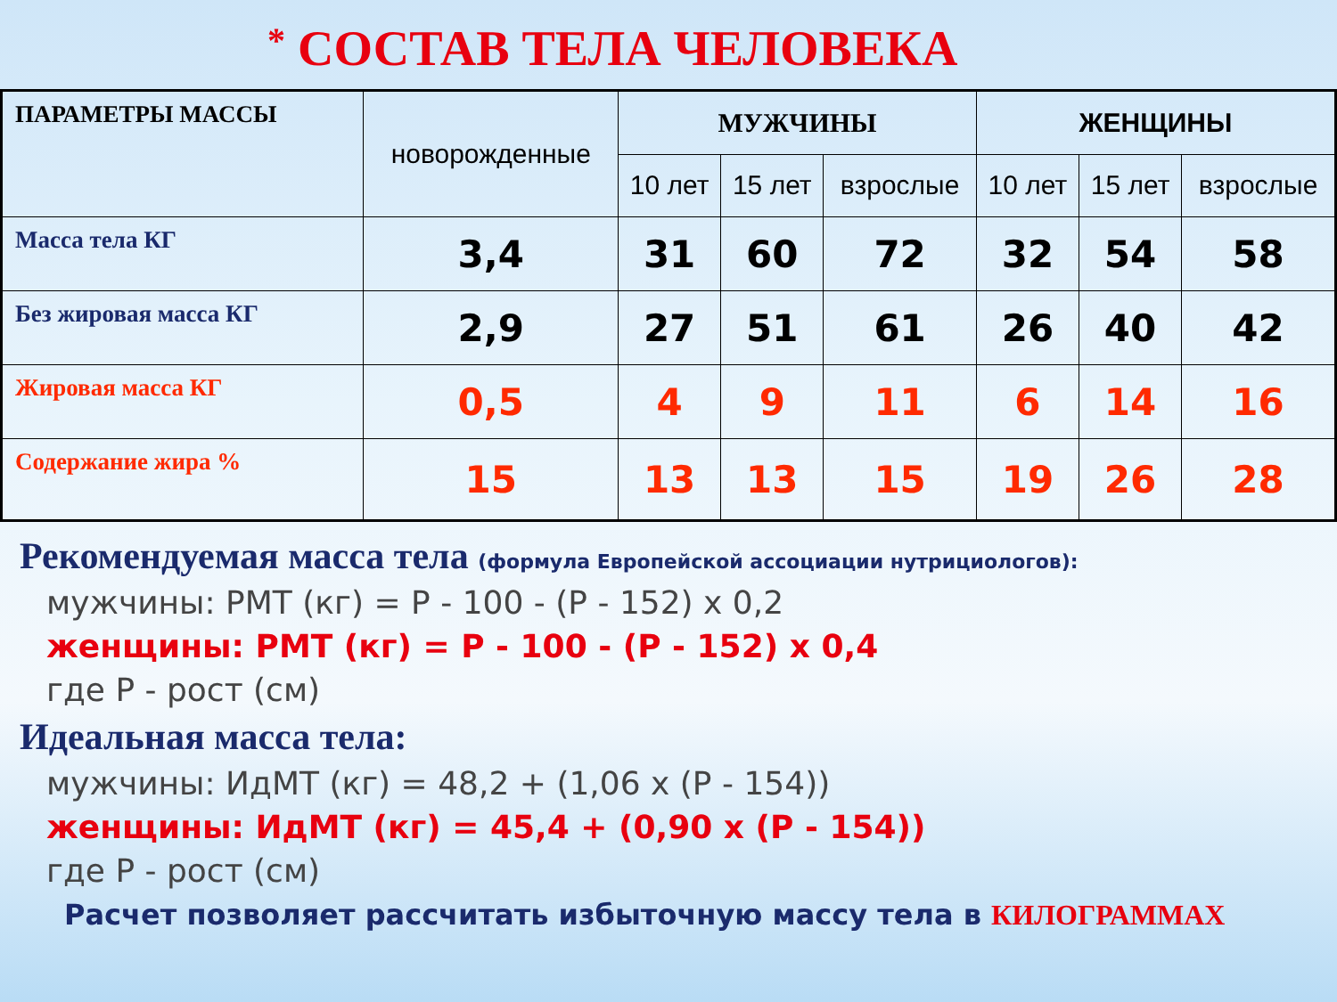* СОСТАВ ТЕЛА ЧЕЛОВЕКА
| ПАРАМЕТРЫ МАССЫ | новорожденные | МУЖЧИНЫ | | | ЖЕНЩИНЫ | | |
| --- | --- | --- | --- | --- | --- | --- | --- |
| | | 10 лет | 15 лет | взрослые | 10 лет | 15 лет | взрослые |
| Масса тела КГ | 3,4 | 31 | 60 | 72 | 32 | 54 | 58 |
| Без жировая масса КГ | 2,9 | 27 | 51 | 61 | 26 | 40 | 42 |
| Жировая масса КГ | 0,5 | 4 | 9 | 11 | 6 | 14 | 16 |
| Содержание жира % | 15 | 13 | 13 | 15 | 19 | 26 | 28 |
Рекомендуемая масса тела (формула Европейской ассоциации нутрициологов):
мужчины: РМТ (кг) = Р - 100 - (Р - 152) х 0,2
женщины: РМТ (кг) = Р - 100 - (Р - 152) х 0,4
где Р - рост (см)
Идеальная масса тела:
мужчины: ИдМТ (кг) = 48,2 + (1,06 х (Р - 154))
женщины: ИдМТ (кг) = 45,4 + (0,90 х (Р - 154))
где Р - рост (см)
Расчет позволяет рассчитать избыточную массу тела в КИЛОГРАММАХ